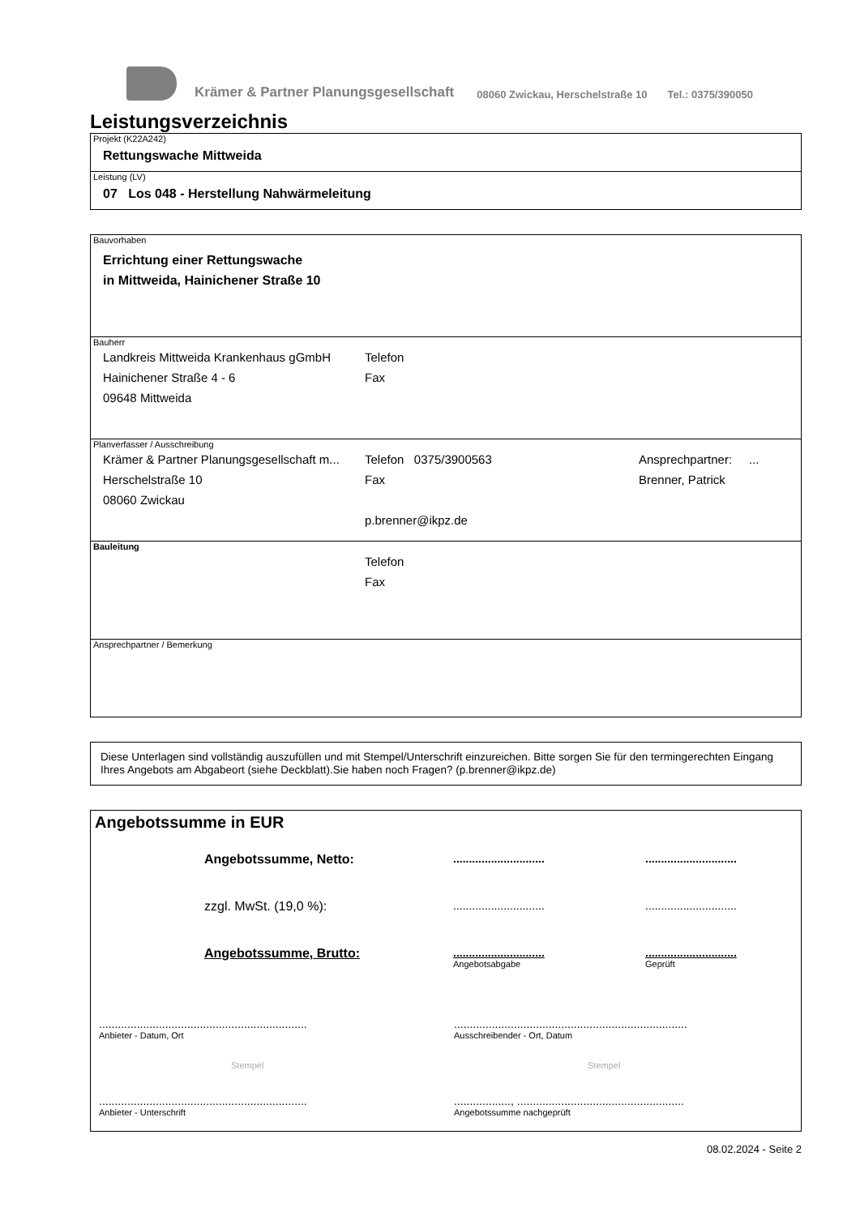Krämer & Partner Planungsgesellschaft 08060 Zwickau, Herschelstraße 10 Tel.: 0375/390050
Leistungsverzeichnis
Projekt (K22A242)
Rettungswache Mittweida
Leistung (LV)
07 Los 048 - Herstellung Nahwärmeleitung
Bauvorhaben
Errichtung einer Rettungswache
in Mittweida, Hainichener Straße 10
Bauherr
Landkreis Mittweida Krankenhaus gGmbH
Telefon
Hainichener Straße 4 - 6 Fax
09648 Mittweida
Planverfasser / Ausschreibung
Krämer & Partner Planungsgesellschaft m...
Telefon 0375/3900563 Ansprechpartner: ...
Herschelstraße 10 Fax Brenner, Patrick
08060 Zwickau
p.brenner@ikpz.de
Bauleitung
Telefon
Fax
Ansprechpartner / Bemerkung
Diese Unterlagen sind vollständig auszufüllen und mit Stempel/Unterschrift einzureichen. Bitte sorgen Sie für den termingerechten Eingang Ihres Angebots am Abgabeort (siehe Deckblatt).Sie haben noch Fragen? (p.brenner@ikpz.de)
Angebotssumme in EUR
Angebotssumme, Netto:
.............................
.............................
zzgl. MwSt. (19,0 %):
.............................
.............................
Angebotssumme, Brutto:
.............................
Angebotsabgabe
.............................
Geprüft
..................................................................
Anbieter - Datum, Ort
Stempel
..................................................................
Anbieter - Unterschrift
..........................................................................
Ausschreibender - Ort, Datum
Stempel
.................., .....................................................
Angebotssumme nachgeprüft
08.02.2024 - Seite 2